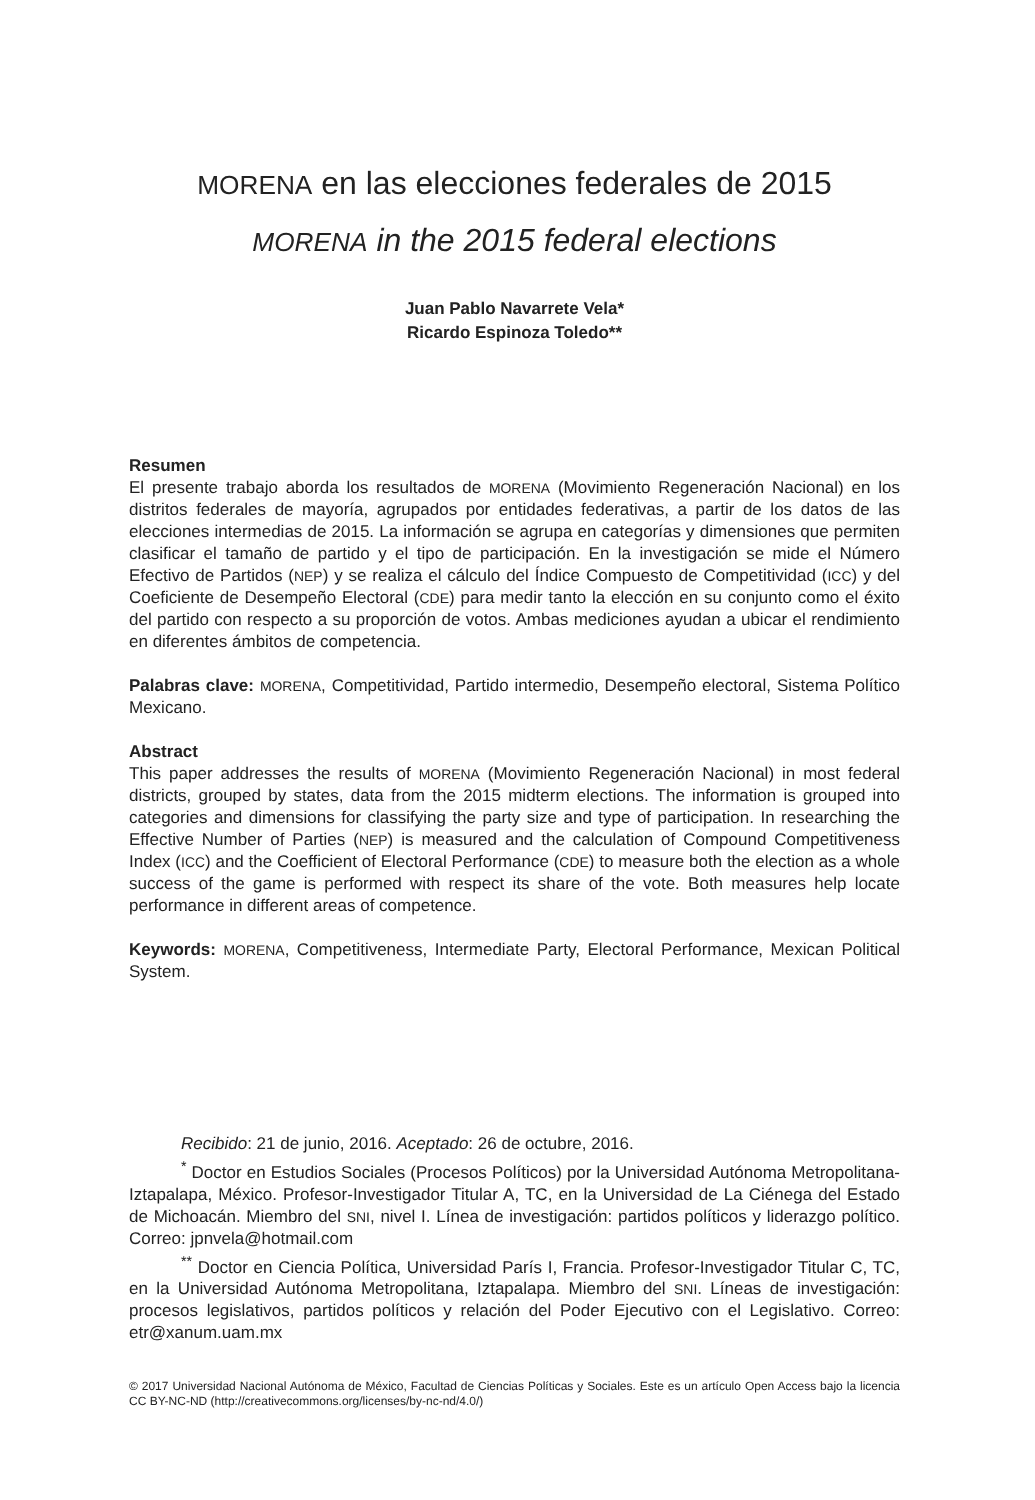MORENA en las elecciones federales de 2015
MORENA in the 2015 federal elections
Juan Pablo Navarrete Vela*
Ricardo Espinoza Toledo**
Resumen
El presente trabajo aborda los resultados de MORENA (Movimiento Regeneración Nacional) en los distritos federales de mayoría, agrupados por entidades federativas, a partir de los datos de las elecciones intermedias de 2015. La información se agrupa en categorías y dimensiones que permiten clasificar el tamaño de partido y el tipo de participación. En la investigación se mide el Número Efectivo de Partidos (NEP) y se realiza el cálculo del Índice Compuesto de Competitividad (ICC) y del Coeficiente de Desempeño Electoral (CDE) para medir tanto la elección en su conjunto como el éxito del partido con respecto a su proporción de votos. Ambas mediciones ayudan a ubicar el rendimiento en diferentes ámbitos de competencia.
Palabras clave: MORENA, Competitividad, Partido intermedio, Desempeño electoral, Sistema Político Mexicano.
Abstract
This paper addresses the results of MORENA (Movimiento Regeneración Nacional) in most federal districts, grouped by states, data from the 2015 midterm elections. The information is grouped into categories and dimensions for classifying the party size and type of participation. In researching the Effective Number of Parties (NEP) is measured and the calculation of Compound Competitiveness Index (ICC) and the Coefficient of Electoral Performance (CDE) to measure both the election as a whole success of the game is performed with respect its share of the vote. Both measures help locate performance in different areas of competence.
Keywords: MORENA, Competitiveness, Intermediate Party, Electoral Performance, Mexican Political System.
Recibido: 21 de junio, 2016. Aceptado: 26 de octubre, 2016.
<sup>*</sup> Doctor en Estudios Sociales (Procesos Políticos) por la Universidad Autónoma Metropolitana-Iztapalapa, México. Profesor-Investigador Titular A, TC, en la Universidad de La Ciénega del Estado de Michoacán. Miembro del SNI, nivel I. Línea de investigación: partidos políticos y liderazgo político. Correo: jpnvela@hotmail.com
<sup>**</sup> Doctor en Ciencia Política, Universidad París I, Francia. Profesor-Investigador Titular C, TC, en la Universidad Autónoma Metropolitana, Iztapalapa. Miembro del SNI. Líneas de investigación: procesos legislativos, partidos políticos y relación del Poder Ejecutivo con el Legislativo. Correo: etr@xanum.uam.mx
© 2017 Universidad Nacional Autónoma de México, Facultad de Ciencias Políticas y Sociales. Este es un artículo Open Access bajo la licencia CC BY-NC-ND (http://creativecommons.org/licenses/by-nc-nd/4.0/)